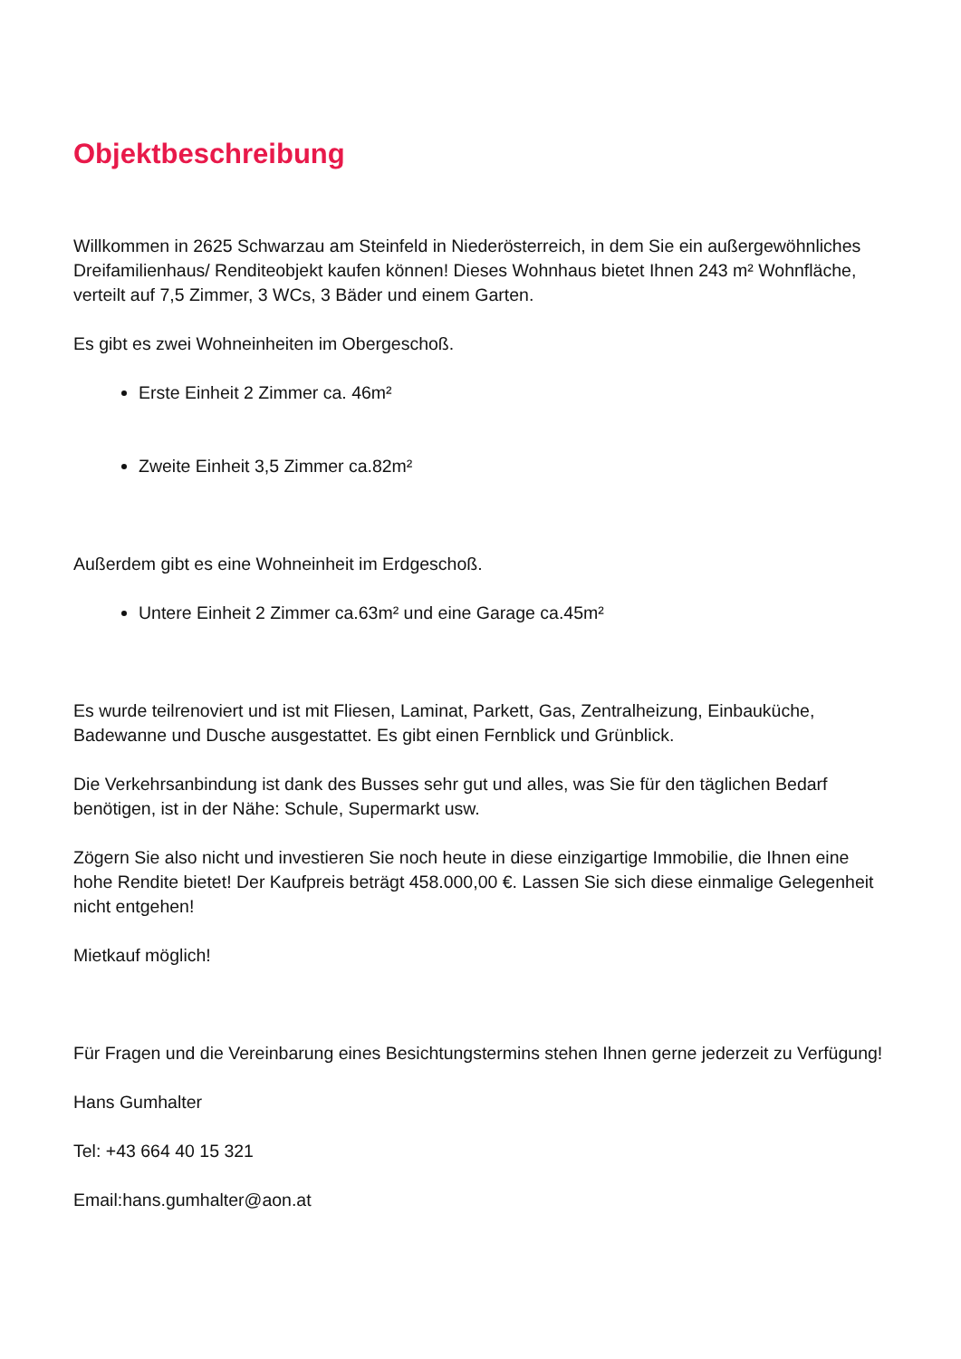Objektbeschreibung
Willkommen in 2625 Schwarzau am Steinfeld in Niederösterreich, in dem Sie ein außergewöhnliches Dreifamilienhaus/ Renditeobjekt kaufen können! Dieses Wohnhaus bietet Ihnen 243 m² Wohnfläche, verteilt auf 7,5 Zimmer, 3 WCs, 3 Bäder und einem Garten.
Es gibt es zwei Wohneinheiten im Obergeschoß.
Erste Einheit 2 Zimmer ca. 46m²
Zweite Einheit 3,5 Zimmer ca.82m²
Außerdem gibt es eine Wohneinheit im Erdgeschoß.
Untere Einheit 2 Zimmer ca.63m² und eine Garage ca.45m²
Es wurde teilrenoviert und ist mit Fliesen, Laminat, Parkett, Gas, Zentralheizung, Einbauküche, Badewanne und Dusche ausgestattet. Es gibt einen Fernblick und Grünblick.
Die Verkehrsanbindung ist dank des Busses sehr gut und alles, was Sie für den täglichen Bedarf benötigen, ist in der Nähe: Schule, Supermarkt usw.
Zögern Sie also nicht und investieren Sie noch heute in diese einzigartige Immobilie, die Ihnen eine hohe Rendite bietet! Der Kaufpreis beträgt 458.000,00 €. Lassen Sie sich diese einmalige Gelegenheit nicht entgehen!
Mietkauf möglich!
Für Fragen und die Vereinbarung eines Besichtungstermins stehen Ihnen gerne jederzeit zu Verfügung!
Hans Gumhalter
Tel: +43 664 40 15 321
Email:hans.gumhalter@aon.at